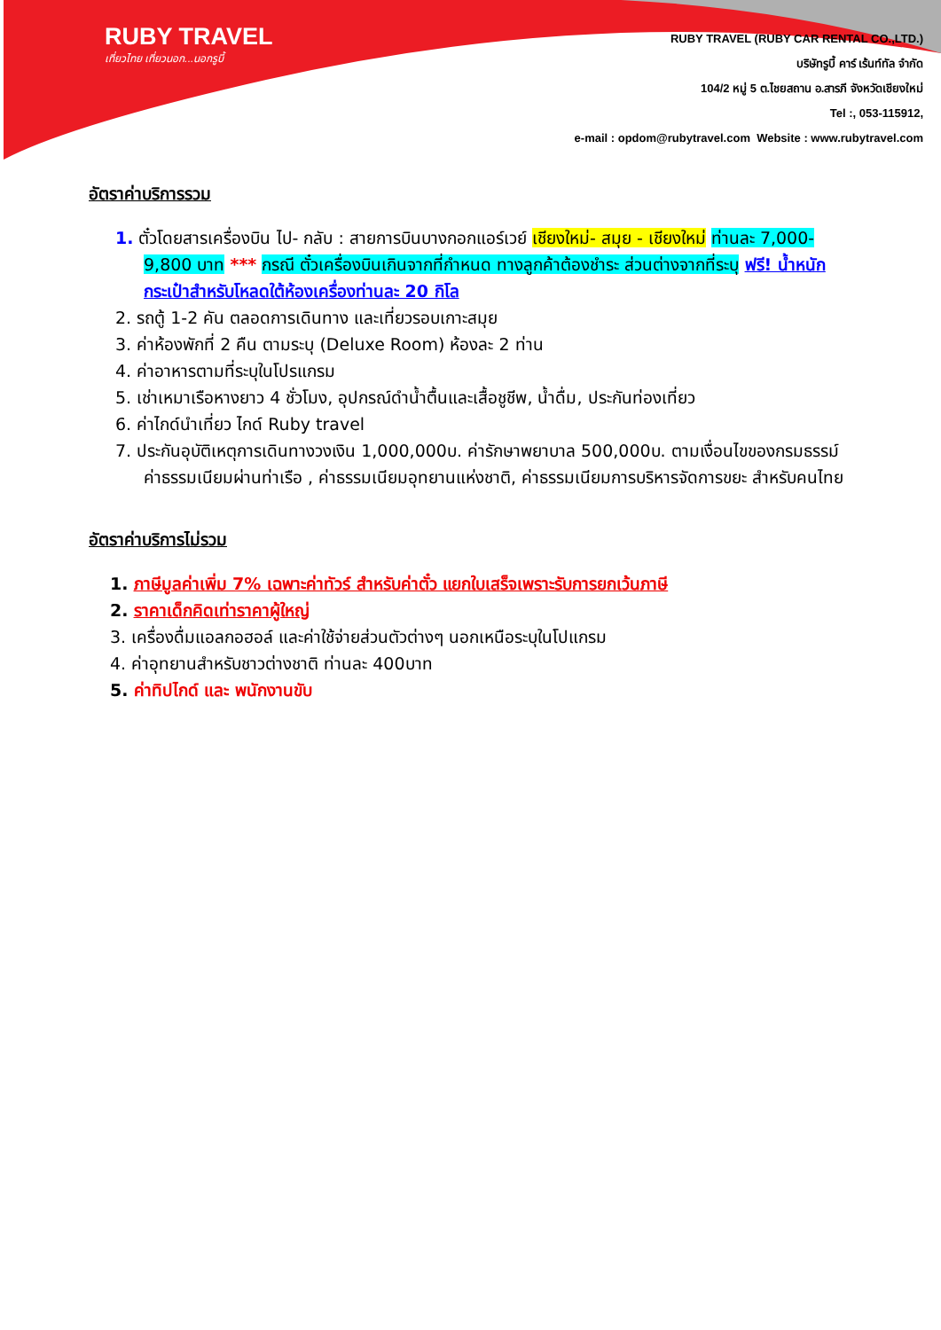RUBY TRAVEL
เที่ยวไทย เที่ยวนอก...นอกรูบี้
RUBY TRAVEL (RUBY CAR RENTAL CO.,LTD.)
บริษัทรูบี้ คาร์ เร้นท์ทัล จำกัด
104/2 หมู่ 5 ต.ไชยสถาน อ.สารภี จังหวัดเชียงใหม่
Tel :, 053-115912,
e-mail : opdom@rubytravel.com Website : www.rubytravel.com
อัตราค่าบริการรวม
1. ตั๋วโดยสารเครื่องบิน ไป- กลับ : สายการบินบางกอกแอร์เวย์ เชียงใหม่- สมุย - เชียงใหม่ ท่านละ 7,000-9,800 บาท *** กรณี ตั๋วเครื่องบินเกินจากที่กำหนด ทางลูกค้าต้องชำระ ส่วนต่างจากที่ระบุ ฟรี! น้ำหนักกระเป๋าสำหรับโหลดใต้ห้องเครื่องท่านละ 20 กิโล
2. รถตู้ 1-2 คัน ตลอดการเดินทาง และเที่ยวรอบเกาะสมุย
3. ค่าห้องพักที่ 2 คืน ตามระบุ (Deluxe Room) ห้องละ 2 ท่าน
4. ค่าอาหารตามที่ระบุในโปรแกรม
5. เช่าเหมาเรือหางยาว 4 ชั่วโมง, อุปกรณ์ดำน้ำตื้นและเสื้อชูชีพ, น้ำดื่ม, ประกันท่องเที่ยว
6. ค่าไกด์นำเที่ยว ไกด์ Ruby travel
7. ประกันอุบัติเหตุการเดินทางวงเงิน 1,000,000บ. ค่ารักษาพยาบาล 500,000บ. ตามเงื่อนไขของกรมธรรม์ ค่าธรรมเนียมผ่านท่าเรือ , ค่าธรรมเนียมอุทยานแห่งชาติ, ค่าธรรมเนียมการบริหารจัดการขยะ สำหรับคนไทย
อัตราค่าบริการไม่รวม
1. ภาษีมูลค่าเพิ่ม 7% เฉพาะค่าทัวร์ สำหรับค่าตั๋ว แยกใบเสร็จเพราะรับการยกเว้นภาษี
2. ราคาเด็กคิดเท่าราคาผู้ใหญ่
3. เครื่องดื่มแอลกอฮอล์ และค่าใช้จ่ายส่วนตัวต่างๆ นอกเหนือระบุในโปแกรม
4. ค่าอุทยานสำหรับชาวต่างชาติ ท่านละ 400บาท
5. ค่าทิปไกด์ และ พนักงานขับ